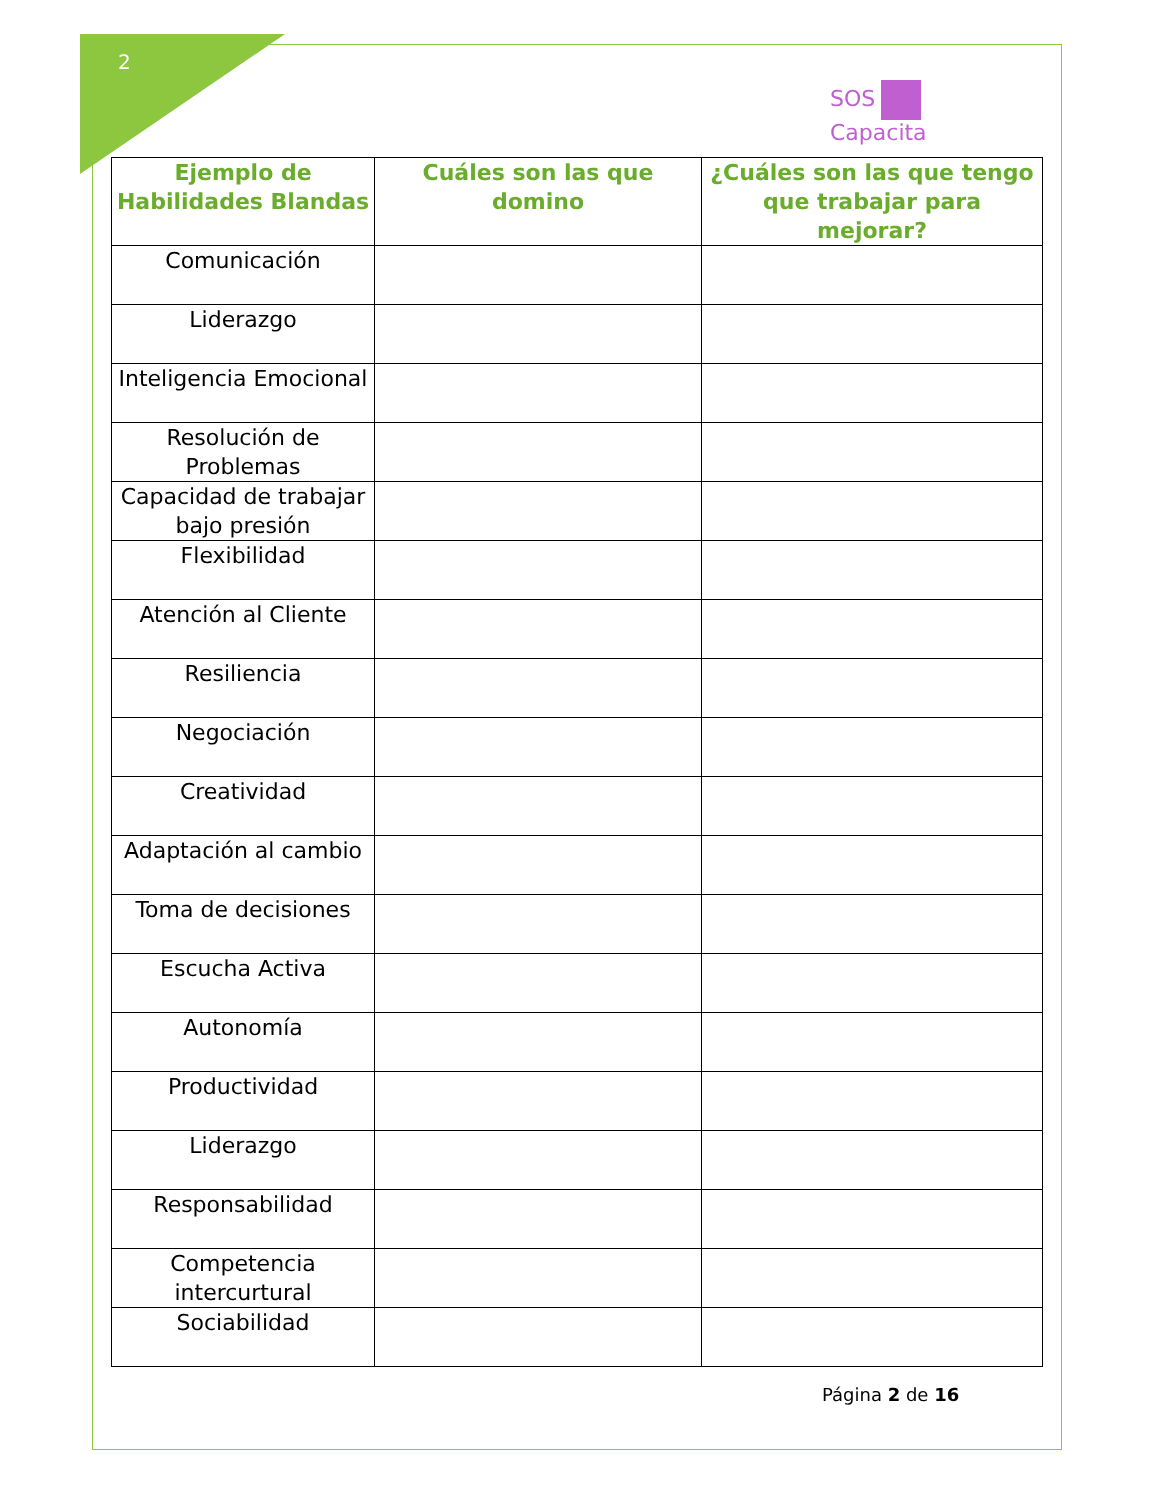2
SOS
Capacita
| Ejemplo de Habilidades Blandas | Cuáles son las que domino | ¿Cuáles son las que tengo que trabajar para mejorar? |
| --- | --- | --- |
| Comunicación | | |
| Liderazgo | | |
| Inteligencia Emocional | | |
| Resolución de Problemas | | |
| Capacidad de trabajar bajo presión | | |
| Flexibilidad | | |
| Atención al Cliente | | |
| Resiliencia | | |
| Negociación | | |
| Creatividad | | |
| Adaptación al cambio | | |
| Toma de decisiones | | |
| Escucha Activa | | |
| Autonomía | | |
| Productividad | | |
| Liderazgo | | |
| Responsabilidad | | |
| Competencia intercurtural | | |
| Sociabilidad | | |
Página 2 de 16